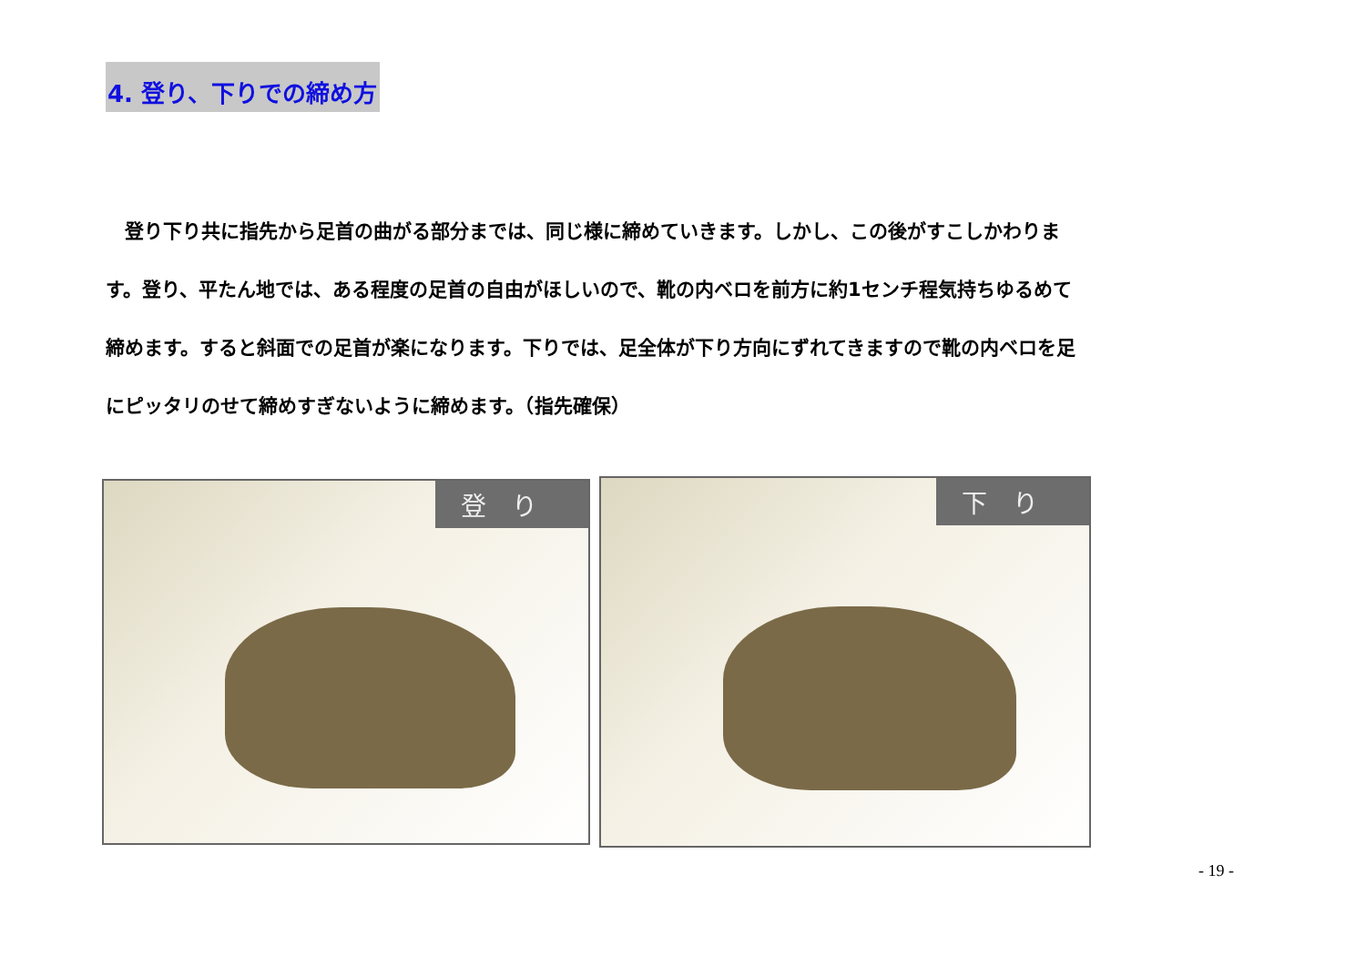4. 登り、下りでの締め方
　登り下り共に指先から足首の曲がる部分までは、同じ様に締めていきます。しかし、この後がすこしかわります。登り、平たん地では、ある程度の足首の自由がほしいので、靴の内ベロを前方に約1センチ程気持ちゆるめて締めます。すると斜面での足首が楽になります。下りでは、足全体が下り方向にずれてきますので靴の内ベロを足にピッタリのせて締めすぎないように締めます。（指先確保）
登り
下り
- 19 -